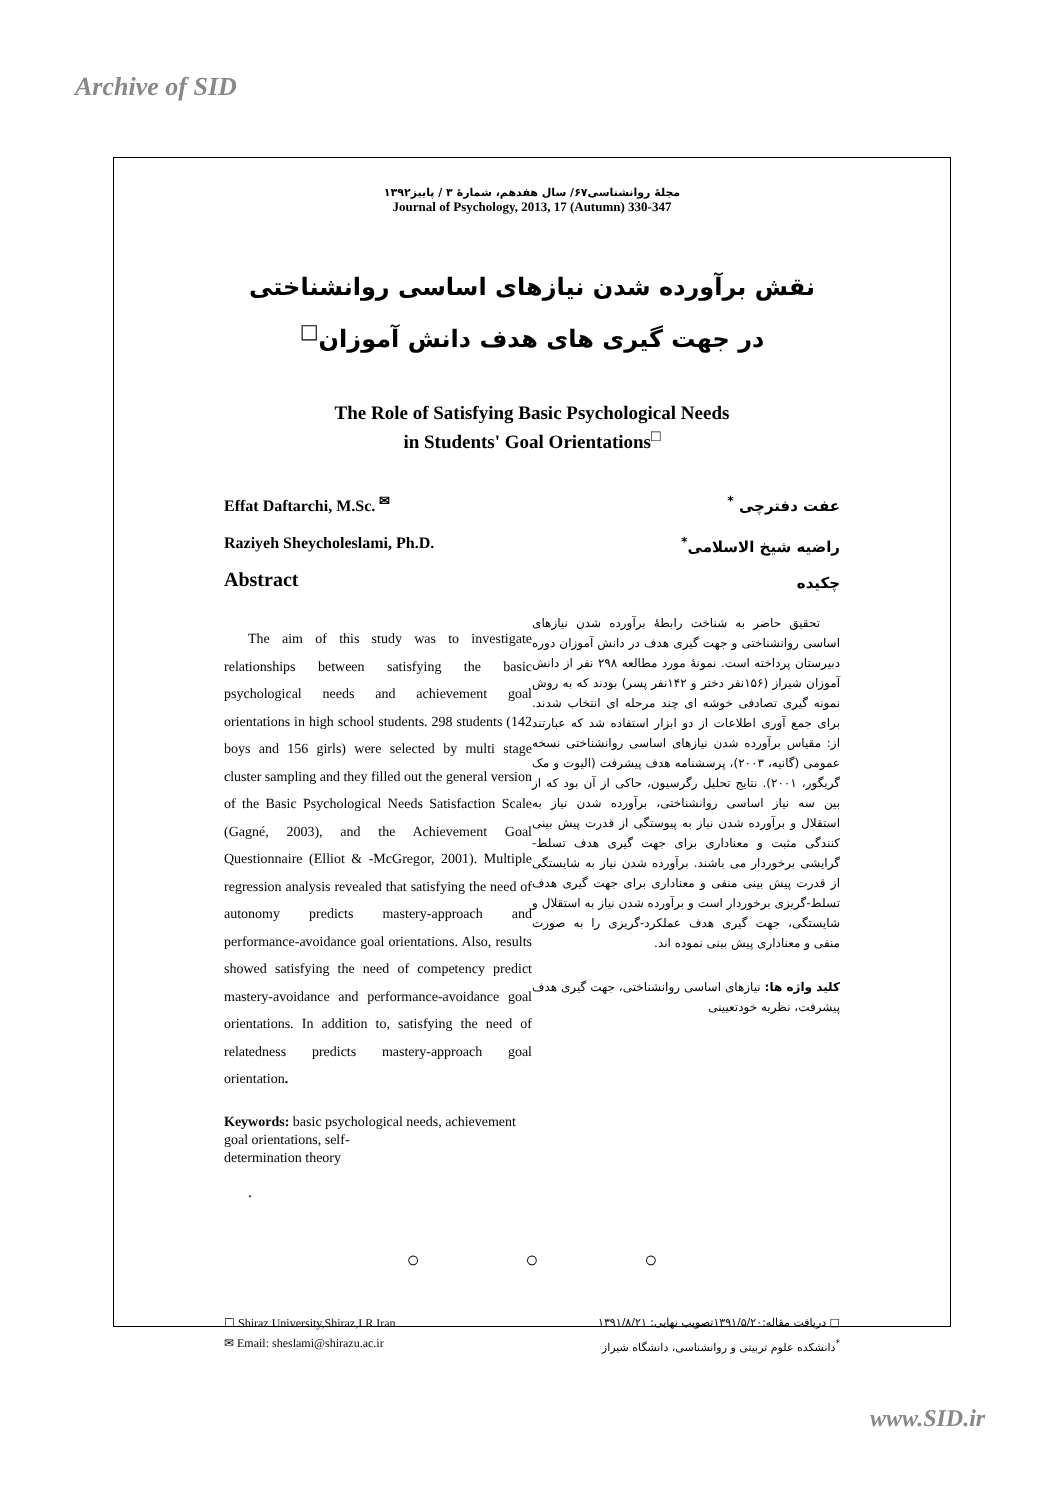Archive of SID
مجلۀ روانشناسی۶۷/ سال هفدهم، شمارۀ ۳ / پاییز۱۳۹۲
Journal of Psychology, 2013, 17 (Autumn) 330-347
نقش برآورده شدن نیازهای اساسی روانشناختی
در جهت گیری های هدف دانش آموزان<sup>□</sup>
The Role of Satisfying Basic Psychological Needs
in Students' Goal Orientations<sup>□</sup>
Effat Daftarchi, M.Sc. <sup>✉</sup>
Raziyeh Sheycholeslami, Ph.D.
Abstract
عفت دفترچی <sup>*</sup>
راضیه شیخ الاسلامی<sup>*</sup>
چکیده
The aim of this study was to investigate relationships between satisfying the basic psychological needs and achievement goal orientations in high school students. 298 students (142 boys and 156 girls) were selected by multi stage cluster sampling and they filled out the general version of the Basic Psychological Needs Satisfaction Scale (Gagné, 2003), and the Achievement Goal Questionnaire (Elliot & -McGregor, 2001). Multiple regression analysis revealed that satisfying the need of autonomy predicts mastery-approach and performance-avoidance goal orientations. Also, results showed satisfying the need of competency predict mastery-avoidance and performance-avoidance goal orientations. In addition to, satisfying the need of relatedness predicts mastery-approach goal orientation.
Keywords: basic psychological needs, achievement goal orientations, self-
determination theory
.
تحقیق حاضر به شناخت رابطۀ برآورده شدن نیازهای اساسی روانشناختی و جهت گیری هدف در دانش آموزان دوره دبیرستان پرداخته است. نمونۀ مورد مطالعه ۲۹۸ نفر از دانش آموزان شیراز (۱۵۶نفر دختر و ۱۴۲نفر پسر) بودند که به روش نمونه گیری تصادفی خوشه ای چند مرحله ای انتخاب شدند. برای جمع آوری اطلاعات از دو ابزار استفاده شد که عبارتند از: مقیاس برآورده شدن نیازهای اساسی روانشناختی نسخه عمومی (گانیه، ۲۰۰۳)، پرسشنامه هدف پیشرفت (الیوت و مک گریگور، ۲۰۰۱). نتایج تحلیل رگرسیون، حاکی از آن بود که از بین سه نیاز اساسی روانشناختی، برآورده شدن نیاز به استقلال و برآورده شدن نیاز به پیوستگی از قدرت پیش بینی کنندگی مثبت و معناداری برای جهت گیری هدف تسلط-گرایشی برخوردار می باشند. برآورده شدن نیاز به شایستگی از قدرت پیش بینی منفی و معناداری برای جهت گیری هدف تسلط-گریزی برخوردار است و برآورده شدن نیاز به استقلال و شایستگی، جهت گیری هدف عملکرد-گریزی را به صورت منفی و معناداری پیش بینی نموده اند.
کلید واژه ها: نیازهای اساسی روانشناختی، جهت گیری هدف پیشرفت، نظریه خودتعیینی
○ ○ ○
☐ Shiraz University,Shiraz,I.R.Iran
✉ Email: sheslami@shirazu.ac.ir
□ دریافت مقاله:۱۳۹۱/۵/۲۰تصویب نهایی: ۱۳۹۱/۸/۲۱
<sup>*</sup> دانشکده علوم تربیتی و روانشناسی، دانشگاه شیراز
www.SID.ir